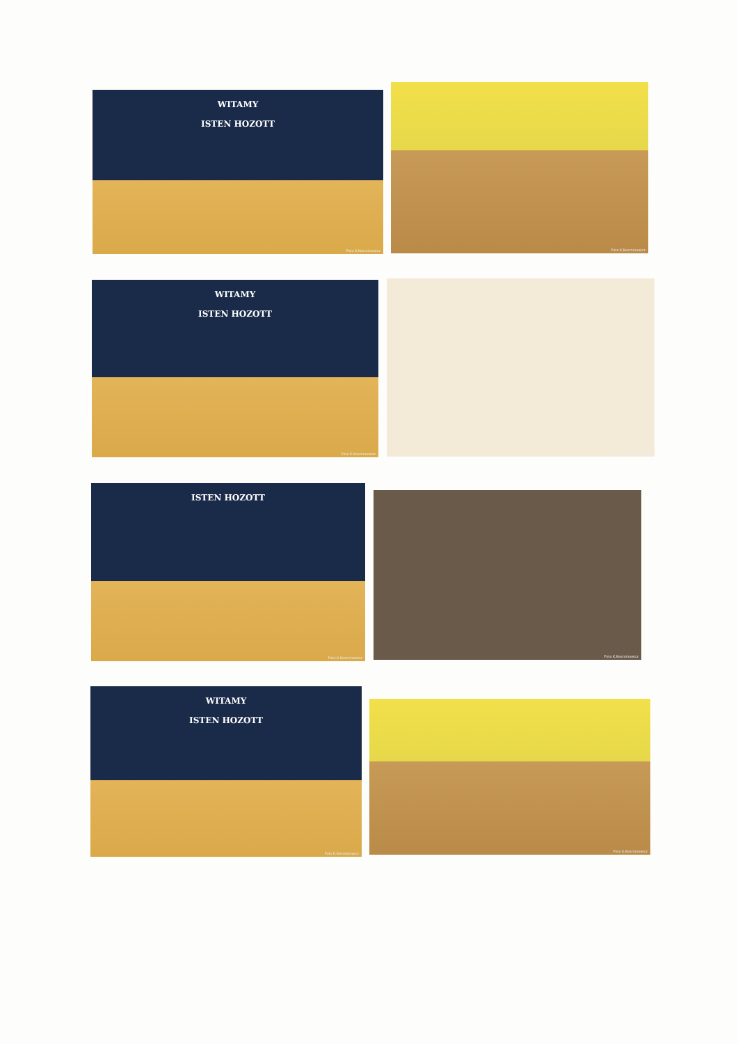WITAMY
ISTEN HOZOTT
Foto K.Kesminowicz
Foto K.Kesminowicz
WITAMY
ISTEN HOZOTT
Foto K.Kesminowicz
Foto K.Kesminowicz
ISTEN HOZOTT
Foto K.Kesminowicz
Foto K.Kesminowicz
WITAMY
ISTEN HOZOTT
Foto K.Kesminowicz
Foto K.Kesminowicz